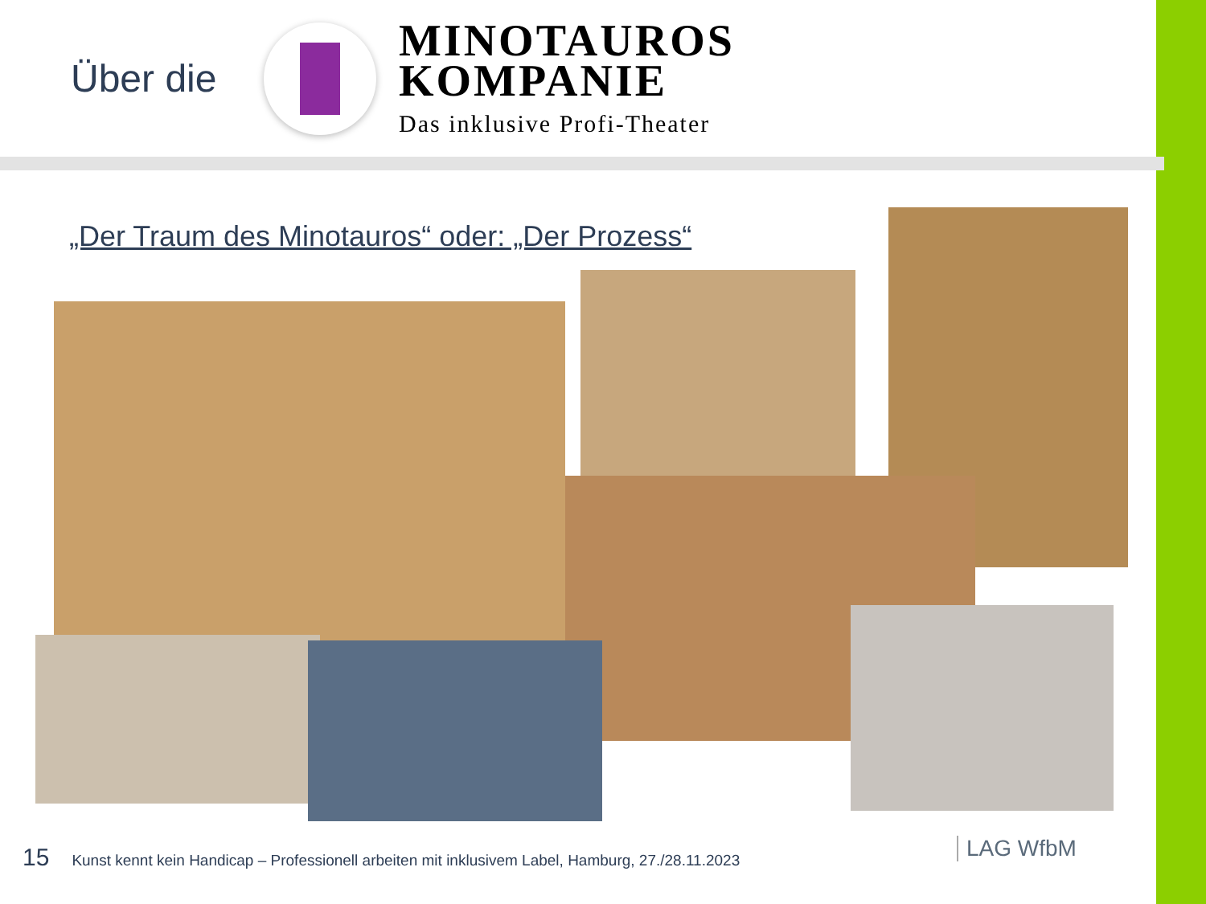Über die
MINOTAUROS
KOMPANIE
Das inklusive Profi-Theater
„Der Traum des Minotauros“ oder: „Der Prozess“
15 Kunst kennt kein Handicap – Professionell arbeiten mit inklusivem Label, Hamburg, 27./28.11.2023
LAG WfbM